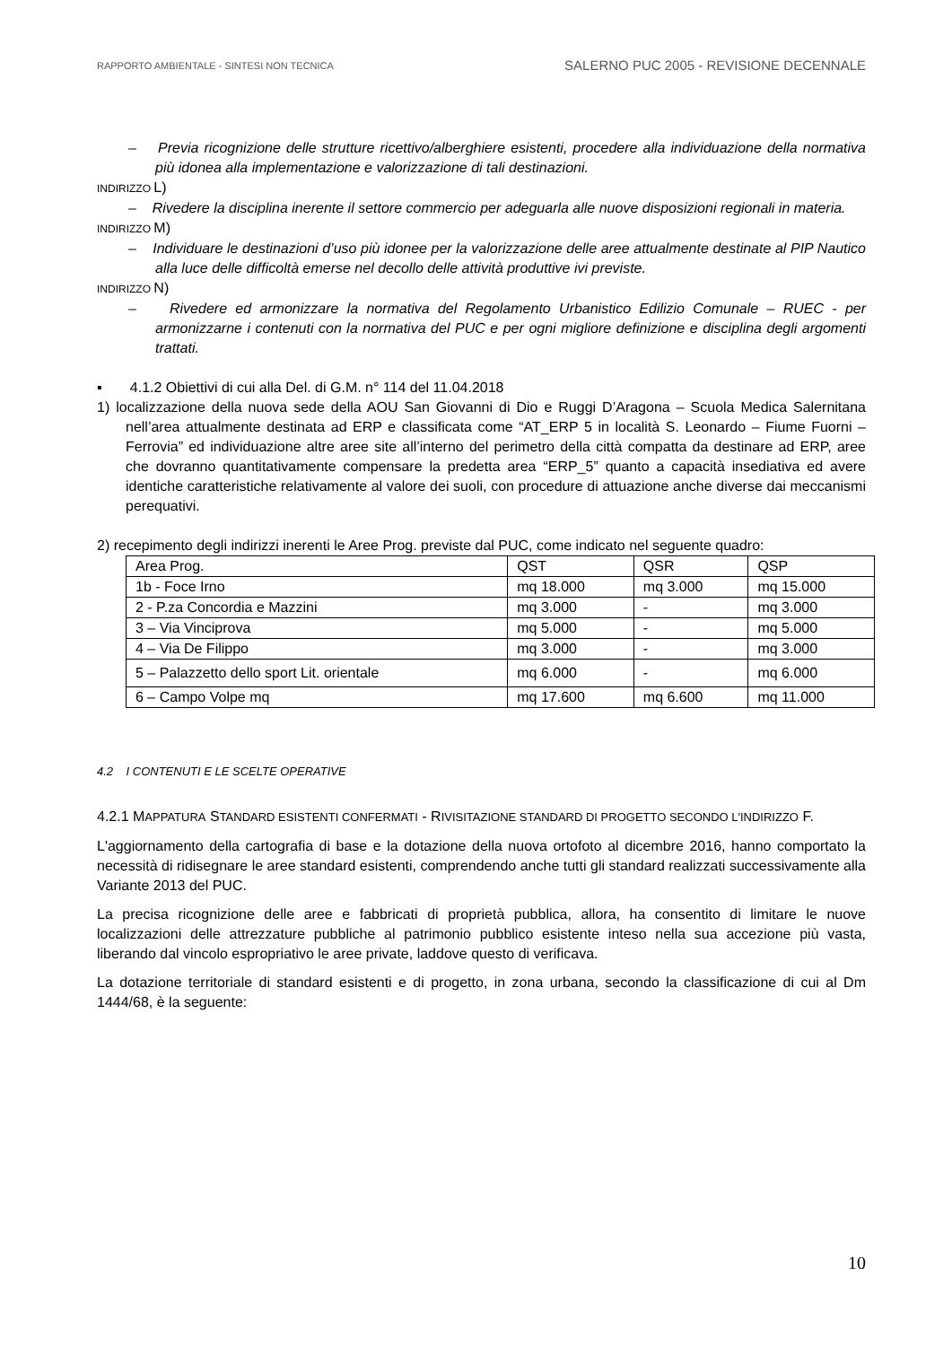RAPPORTO AMBIENTALE - SINTESI NON TECNICA SALERNO PUC 2005 - REVISIONE DECENNALE
– Previa ricognizione delle strutture ricettivo/alberghiere esistenti, procedere alla individuazione della normativa più idonea alla implementazione e valorizzazione di tali destinazioni.
INDIRIZZO L)
– Rivedere la disciplina inerente il settore commercio per adeguarla alle nuove disposizioni regionali in materia.
INDIRIZZO M)
– Individuare le destinazioni d’uso più idonee per la valorizzazione delle aree attualmente destinate al PIP Nautico alla luce delle difficoltà emerse nel decollo delle attività produttive ivi previste.
INDIRIZZO N)
– Rivedere ed armonizzare la normativa del Regolamento Urbanistico Edilizio Comunale – RUEC - per armonizzarne i contenuti con la normativa del PUC e per ogni migliore definizione e disciplina degli argomenti trattati.
▪ 4.1.2 Obiettivi di cui alla Del. di G.M. n° 114 del 11.04.2018
1) localizzazione della nuova sede della AOU San Giovanni di Dio e Ruggi D’Aragona – Scuola Medica Salernitana nell’area attualmente destinata ad ERP e classificata come “AT_ERP 5 in località S. Leonardo – Fiume Fuorni – Ferrovia” ed individuazione altre aree site all’interno del perimetro della città compatta da destinare ad ERP, aree che dovranno quantitativamente compensare la predetta area “ERP_5” quanto a capacità insediativa ed avere identiche caratteristiche relativamente al valore dei suoli, con procedure di attuazione anche diverse dai meccanismi perequativi.
2) recepimento degli indirizzi inerenti le Aree Prog. previste dal PUC, come indicato nel seguente quadro:
| Area Prog. | QST | QSR | QSP |
| 1b - Foce Irno | mq 18.000 | mq 3.000 | mq 15.000 |
| 2 - P.za Concordia e Mazzini | mq 3.000 | - | mq 3.000 |
| 3 – Via Vinciprova | mq 5.000 | - | mq 5.000 |
| 4 – Via De Filippo | mq 3.000 | - | mq 3.000 |
| 5 – Palazzetto dello sport Lit. orientale | mq 6.000 | - | mq 6.000 |
| 6 – Campo Volpe mq | mq 17.600 | mq 6.600 | mq 11.000 |
4.2 I CONTENUTI E LE SCELTE OPERATIVE
4.2.1 MAPPATURA STANDARD ESISTENTI CONFERMATI - RIVISITAZIONE STANDARD DI PROGETTO SECONDO L'INDIRIZZO F.
L'aggiornamento della cartografia di base e la dotazione della nuova ortofoto al dicembre 2016, hanno comportato la necessità di ridisegnare le aree standard esistenti, comprendendo anche tutti gli standard realizzati successivamente alla Variante 2013 del PUC.
La precisa ricognizione delle aree e fabbricati di proprietà pubblica, allora, ha consentito di limitare le nuove localizzazioni delle attrezzature pubbliche al patrimonio pubblico esistente inteso nella sua accezione più vasta, liberando dal vincolo espropriativo le aree private, laddove questo di verificava.
La dotazione territoriale di standard esistenti e di progetto, in zona urbana, secondo la classificazione di cui al Dm 1444/68, è la seguente:
10